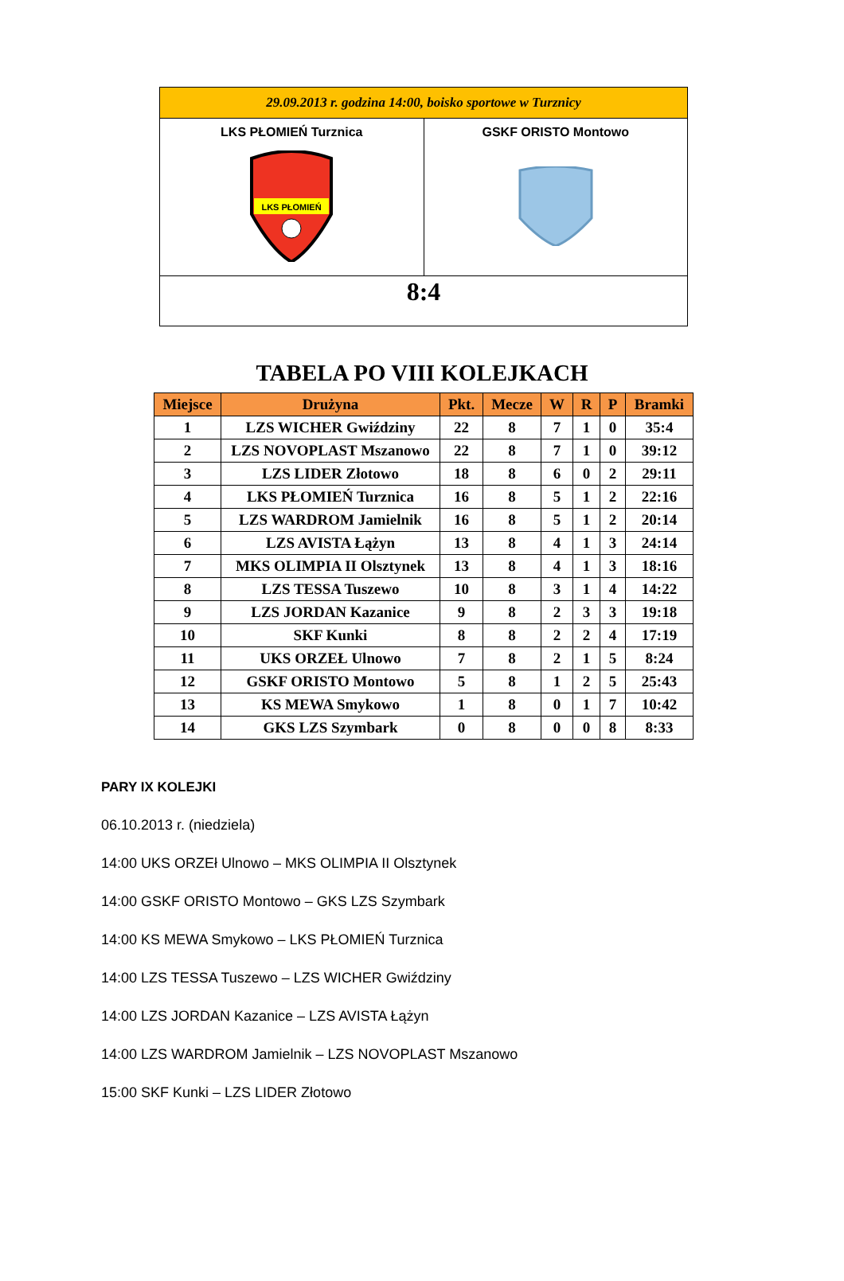| 29.09.2013 r. godzina 14:00, boisko sportowe w Turznicy | |
| LKS PŁOMIEŃ Turznica LKS PŁOMIEŃ | GSKF ORISTO Montowo |
| 8:4 | |
TABELA PO VIII KOLEJKACH
| Miejsce | Drużyna | Pkt. | Mecze | W | R | P | Bramki |
| --- | --- | --- | --- | --- | --- | --- | --- |
| 1 | LZS WICHER Gwiździny | 22 | 8 | 7 | 1 | 0 | 35:4 |
| 2 | LZS NOVOPLAST Mszanowo | 22 | 8 | 7 | 1 | 0 | 39:12 |
| 3 | LZS LIDER Złotowo | 18 | 8 | 6 | 0 | 2 | 29:11 |
| 4 | LKS PŁOMIEŃ Turznica | 16 | 8 | 5 | 1 | 2 | 22:16 |
| 5 | LZS WARDROM Jamielnik | 16 | 8 | 5 | 1 | 2 | 20:14 |
| 6 | LZS AVISTA Łążyn | 13 | 8 | 4 | 1 | 3 | 24:14 |
| 7 | MKS OLIMPIA II Olsztynek | 13 | 8 | 4 | 1 | 3 | 18:16 |
| 8 | LZS TESSA Tuszewo | 10 | 8 | 3 | 1 | 4 | 14:22 |
| 9 | LZS JORDAN Kazanice | 9 | 8 | 2 | 3 | 3 | 19:18 |
| 10 | SKF Kunki | 8 | 8 | 2 | 2 | 4 | 17:19 |
| 11 | UKS ORZEŁ Ulnowo | 7 | 8 | 2 | 1 | 5 | 8:24 |
| 12 | GSKF ORISTO Montowo | 5 | 8 | 1 | 2 | 5 | 25:43 |
| 13 | KS MEWA Smykowo | 1 | 8 | 0 | 1 | 7 | 10:42 |
| 14 | GKS LZS Szymbark | 0 | 8 | 0 | 0 | 8 | 8:33 |
PARY IX KOLEJKI
06.10.2013 r. (niedziela)
14:00 UKS ORZEł Ulnowo – MKS OLIMPIA II Olsztynek
14:00 GSKF ORISTO Montowo – GKS LZS Szymbark
14:00 KS MEWA Smykowo – LKS PŁOMIEŃ Turznica
14:00 LZS TESSA Tuszewo – LZS WICHER Gwiździny
14:00 LZS JORDAN Kazanice – LZS AVISTA Łążyn
14:00 LZS WARDROM Jamielnik – LZS NOVOPLAST Mszanowo
15:00 SKF Kunki – LZS LIDER Złotowo